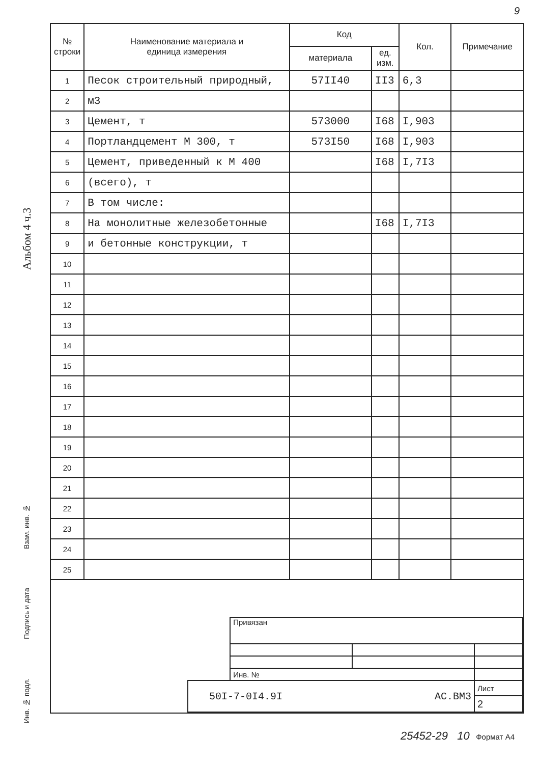9
Альбом 4 ч.3
Инв. № подл. Подпись и дата Взам. инв. №
| № строки | Наименование материала и единица измерения | Код | | Кол. | Примечание |
| --- | --- | --- | --- | --- | --- |
| | | материала | ед. изм. | | |
| 1 | Песок строительный природный, | 57II40 | II3 | 6,3 | |
| 2 | м3 | | | | |
| 3 | Цемент, т | 573000 | I68 | I,903 | |
| 4 | Портландцемент М 300, т | 573I50 | I68 | I,903 | |
| 5 | Цемент, приведенный к М 400 | | I68 | I,7I3 | |
| 6 | (всего), т | | | | |
| 7 | В том числе: | | | | |
| 8 | На монолитные железобетонные | | I68 | I,7I3 | |
| 9 | и бетонные конструкции, т | | | | |
| 10 | | | | | |
| 11 | | | | | |
| 12 | | | | | |
| 13 | | | | | |
| 14 | | | | | |
| 15 | | | | | |
| 16 | | | | | |
| 17 | | | | | |
| 18 | | | | | |
| 19 | | | | | |
| 20 | | | | | |
| 21 | | | | | |
| 22 | | | | | |
| 23 | | | | | |
| 24 | | | | | |
| 25 | | | | | |
| | Привязан | | |
| | Инв. № | | |
| 50I-7-0I4.9I АС.ВМ3 | | | Лист |
| | | | 2 |
25452-29 10 Формат А4